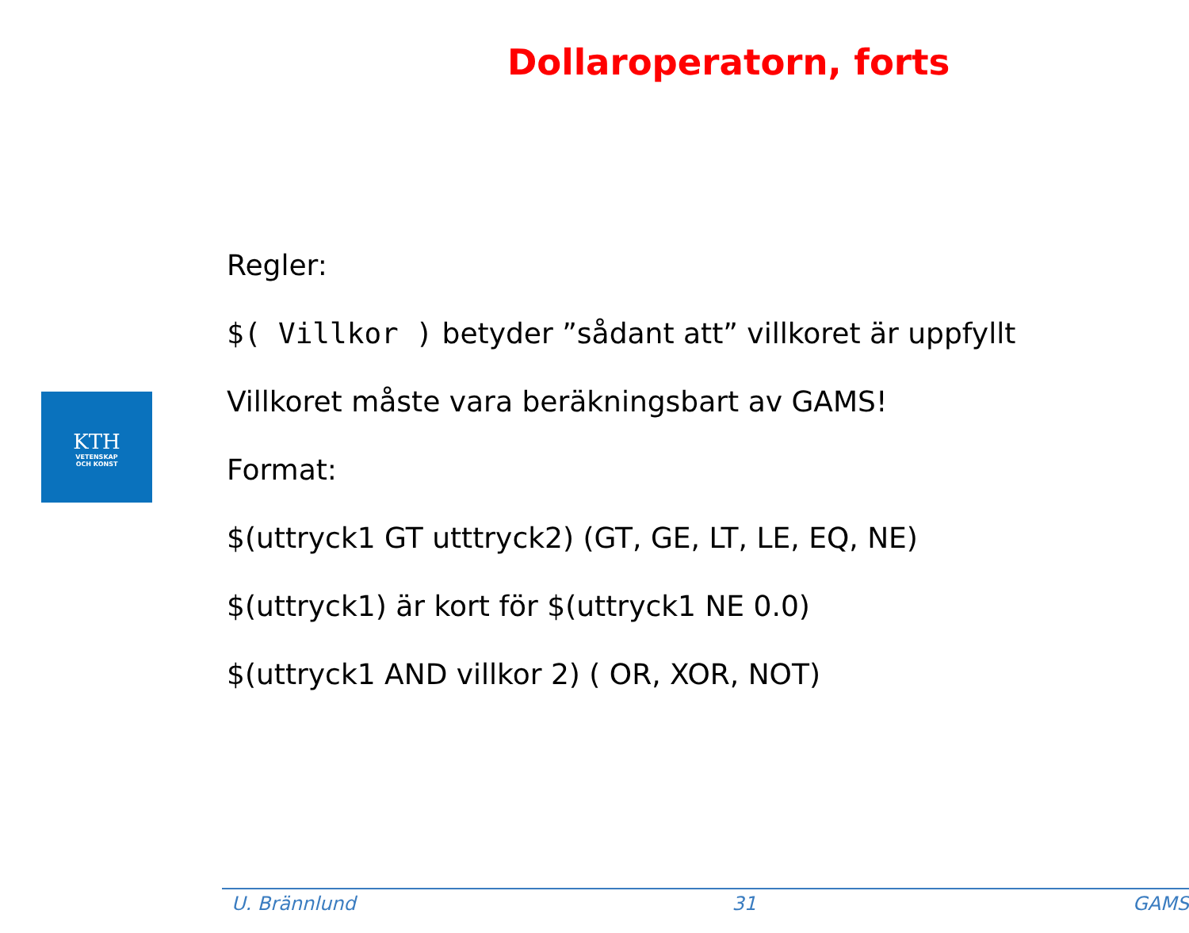Dollaroperatorn, forts
KTH
VETENSKAP
OCH KONST
Regler:
$( Villkor ) betyder ”sådant att” villkoret är uppfyllt
Villkoret måste vara beräkningsbart av GAMS!
Format:
$(uttryck1 GT utttryck2) (GT, GE, LT, LE, EQ, NE)
$(uttryck1) är kort för $(uttryck1 NE 0.0)
$(uttryck1 AND villkor 2) ( OR, XOR, NOT)
U. Brännlund 31 GAMS